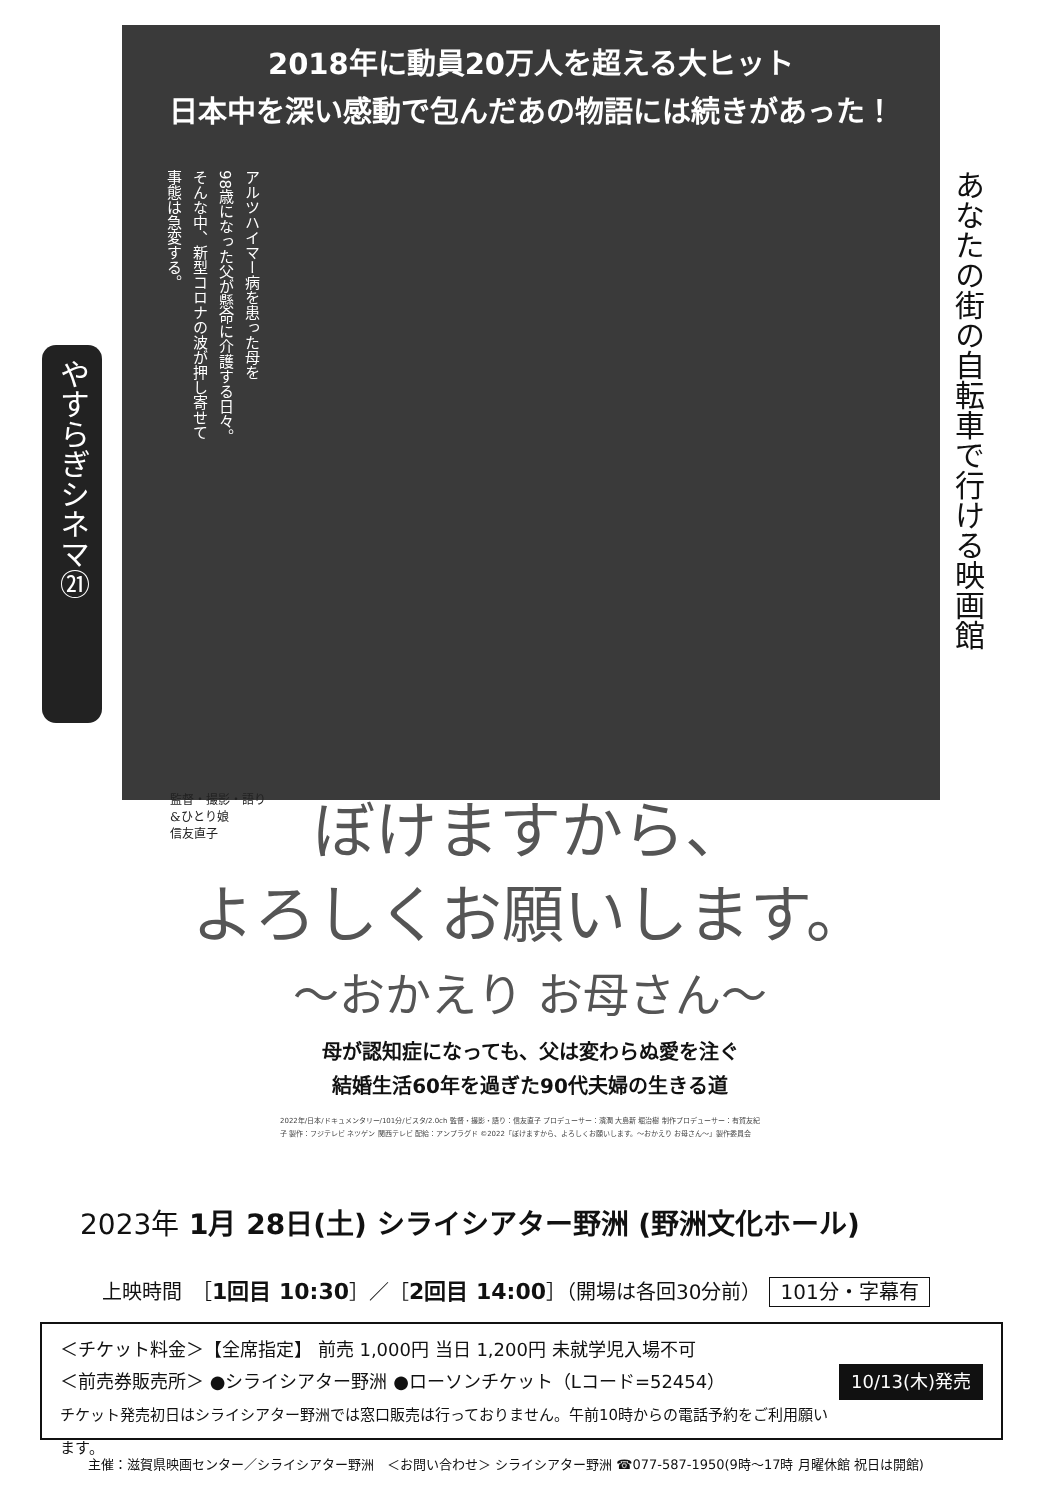2018年に動員20万人を超える大ヒット
日本中を深い感動で包んだあの物語には続きがあった！
アルツハイマー病を患った母を
98歳になった父が懸命に介護する日々。
そんな中、新型コロナの波が押し寄せて
事態は急変する。
あなたの街の自転車で行ける映画館
やすらぎシネマ㉑
監督・撮影・語り
&ひとり娘
信友直子
ぼけますから、
よろしくお願いします。
〜おかえり お母さん〜
母が認知症になっても、父は変わらぬ愛を注ぐ
結婚生活60年を過ぎた90代夫婦の生きる道
2022年/日本/ドキュメンタリー/101分/ビスタ/2.0ch 監督・撮影・語り：信友直子 プロデューサー：濱潤 大島新 堀治樹 制作プロデューサー：有賀友紀子 製作：フジテレビ ネツゲン 関西テレビ 配給：アンプラグド ©2022「ぼけますから、よろしくお願いします。〜おかえり お母さん〜」製作委員会
2023年 1月 28日(土) シライシアター野洲 (野洲文化ホール)
上映時間　［1回目 10:30］／［2回目 14:00］（開場は各回30分前） 101分・字幕有
10/13(木)発売 ＜チケット料金＞【全席指定】 前売 1,000円 当日 1,200円 未就学児入場不可
＜前売券販売所＞ ●シライシアター野洲 ●ローソンチケット（Lコード=52454）
チケット発売初日はシライシアター野洲では窓口販売は行っておりません。午前10時からの電話予約をご利用願います。
主催：滋賀県映画センター／シライシアター野洲　＜お問い合わせ＞ シライシアター野洲 ☎077-587-1950(9時〜17時 月曜休館 祝日は開館)